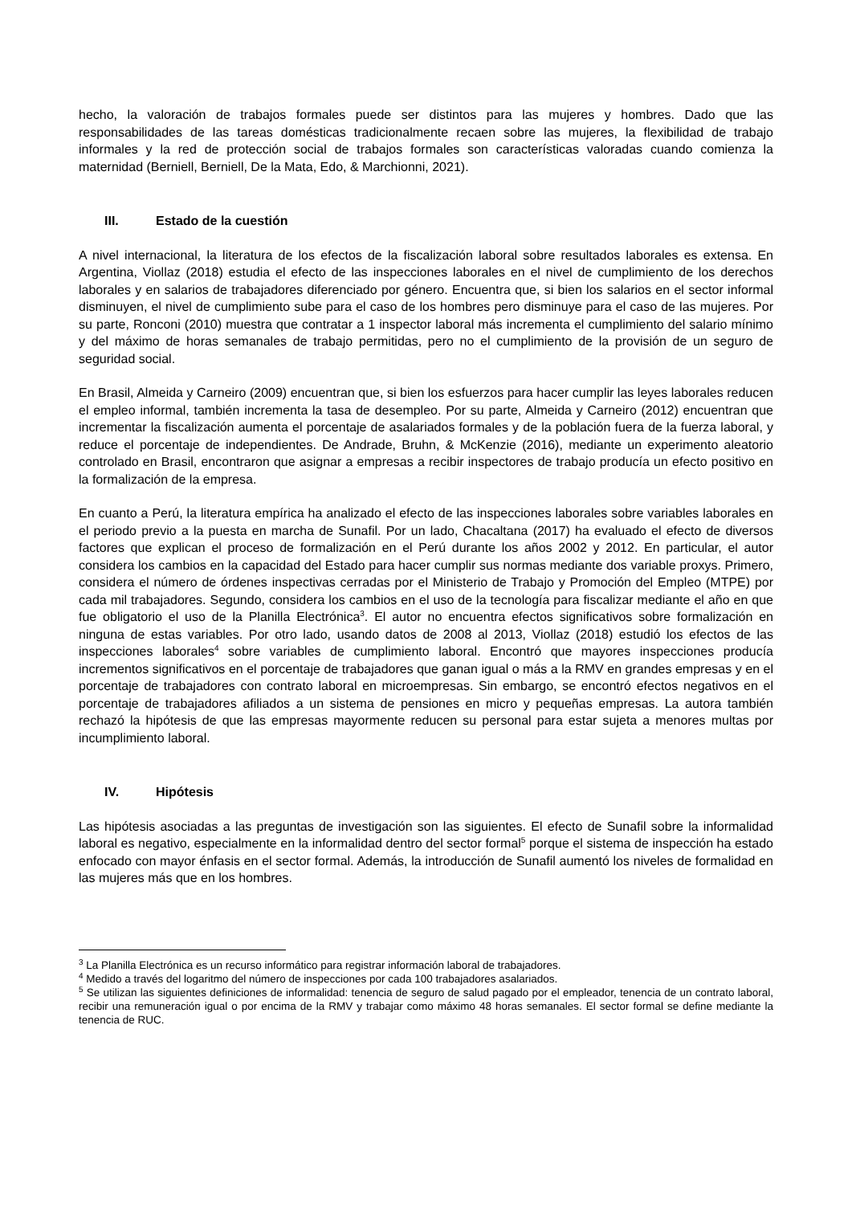hecho, la valoración de trabajos formales puede ser distintos para las mujeres y hombres. Dado que las responsabilidades de las tareas domésticas tradicionalmente recaen sobre las mujeres, la flexibilidad de trabajo informales y la red de protección social de trabajos formales son características valoradas cuando comienza la maternidad (Berniell, Berniell, De la Mata, Edo, & Marchionni, 2021).
III. Estado de la cuestión
A nivel internacional, la literatura de los efectos de la fiscalización laboral sobre resultados laborales es extensa. En Argentina, Viollaz (2018) estudia el efecto de las inspecciones laborales en el nivel de cumplimiento de los derechos laborales y en salarios de trabajadores diferenciado por género. Encuentra que, si bien los salarios en el sector informal disminuyen, el nivel de cumplimiento sube para el caso de los hombres pero disminuye para el caso de las mujeres. Por su parte, Ronconi (2010) muestra que contratar a 1 inspector laboral más incrementa el cumplimiento del salario mínimo y del máximo de horas semanales de trabajo permitidas, pero no el cumplimiento de la provisión de un seguro de seguridad social.
En Brasil, Almeida y Carneiro (2009) encuentran que, si bien los esfuerzos para hacer cumplir las leyes laborales reducen el empleo informal, también incrementa la tasa de desempleo. Por su parte, Almeida y Carneiro (2012) encuentran que incrementar la fiscalización aumenta el porcentaje de asalariados formales y de la población fuera de la fuerza laboral, y reduce el porcentaje de independientes. De Andrade, Bruhn, & McKenzie (2016), mediante un experimento aleatorio controlado en Brasil, encontraron que asignar a empresas a recibir inspectores de trabajo producía un efecto positivo en la formalización de la empresa.
En cuanto a Perú, la literatura empírica ha analizado el efecto de las inspecciones laborales sobre variables laborales en el periodo previo a la puesta en marcha de Sunafil. Por un lado, Chacaltana (2017) ha evaluado el efecto de diversos factores que explican el proceso de formalización en el Perú durante los años 2002 y 2012. En particular, el autor considera los cambios en la capacidad del Estado para hacer cumplir sus normas mediante dos variable proxys. Primero, considera el número de órdenes inspectivas cerradas por el Ministerio de Trabajo y Promoción del Empleo (MTPE) por cada mil trabajadores. Segundo, considera los cambios en el uso de la tecnología para fiscalizar mediante el año en que fue obligatorio el uso de la Planilla Electrónica<sup>3</sup>. El autor no encuentra efectos significativos sobre formalización en ninguna de estas variables. Por otro lado, usando datos de 2008 al 2013, Viollaz (2018) estudió los efectos de las inspecciones laborales<sup>4</sup> sobre variables de cumplimiento laboral. Encontró que mayores inspecciones producía incrementos significativos en el porcentaje de trabajadores que ganan igual o más a la RMV en grandes empresas y en el porcentaje de trabajadores con contrato laboral en microempresas. Sin embargo, se encontró efectos negativos en el porcentaje de trabajadores afiliados a un sistema de pensiones en micro y pequeñas empresas. La autora también rechazó la hipótesis de que las empresas mayormente reducen su personal para estar sujeta a menores multas por incumplimiento laboral.
IV. Hipótesis
Las hipótesis asociadas a las preguntas de investigación son las siguientes. El efecto de Sunafil sobre la informalidad laboral es negativo, especialmente en la informalidad dentro del sector formal<sup>5</sup> porque el sistema de inspección ha estado enfocado con mayor énfasis en el sector formal. Además, la introducción de Sunafil aumentó los niveles de formalidad en las mujeres más que en los hombres.
<sup>3</sup> La Planilla Electrónica es un recurso informático para registrar información laboral de trabajadores.
<sup>4</sup> Medido a través del logaritmo del número de inspecciones por cada 100 trabajadores asalariados.
<sup>5</sup> Se utilizan las siguientes definiciones de informalidad: tenencia de seguro de salud pagado por el empleador, tenencia de un contrato laboral, recibir una remuneración igual o por encima de la RMV y trabajar como máximo 48 horas semanales. El sector formal se define mediante la tenencia de RUC.